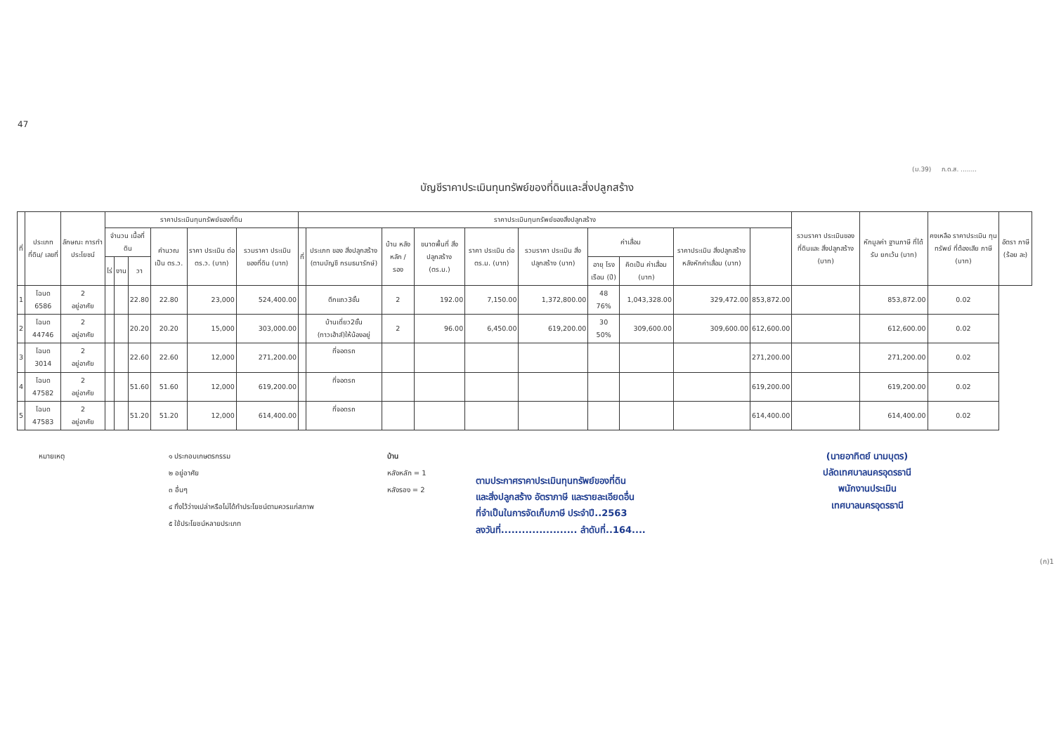47
(ม.39) ภ.ด.ส. ........
บัญชีราคาประเมินทุนทรัพย์ของที่ดินและสิ่งปลูกสร้าง
| ที่ | ประเภทที่ดิน/ เลขที่ | ลักษณะ การทำ ประโยชน์ | ราคาประเมินทุนทรัพย์ของที่ดิน | | | | | | ราคาประเมินทุนทรัพย์ของสิ่งปลูกสร้าง | | | | | | | | | | รวมราคา ประเมินของ ที่ดินและ สิ่งปลูกสร้าง (บาท) | หักมูลค่า ฐานภาษี ที่ได้รับ ยกเว้น (บาท) | คงเหลือ ราคาประเมิน ทุนทรัพย์ ที่ต้องเสีย ภาษี (บาท) | อัตรา ภาษี (ร้อย ละ) |
| --- | --- | --- | --- | --- | --- | --- | --- | --- | --- | --- | --- | --- | --- | --- | --- | --- | --- | --- | --- | --- | --- | --- |
| | | | จำนวน เนื้อที่ดิน | | | คำนวณ เป็น ตร.ว. | ราคา ประเมิน ต่อ ตร.ว. (บาท) | รวมราคา ประเมิน ของที่ดิน (บาท) | ที่ | ประเภท ของ สิ่งปลูกสร้าง (ตามบัญชี กรมธนารักษ์) | บ้าน หลัง หลัก / รอง | ขนาดพื้นที่ สิ่งปลูกสร้าง (ตร.ม.) | ราคา ประเมิน ต่อ ตร.ม. (บาท) | รวมราคา ประเมิน สิ่งปลูกสร้าง (บาท) | ค่าเสื่อม | | ราคาประเมิน สิ่งปลูกสร้าง หลังหักค่าเสื่อม (บาท) | | | | | |
| | | | ไร่ | งาน | วา | | | | | | | | | | อายุ โรง เรือน (ปี) | คิดเป็น ค่าเสื่อม (บาท) | | | | | | |
| 1 | โฉนด 6586 | 2 อยู่อาศัย | | | 22.80 | 22.80 | 23,000 | 524,400.00 | | ตึกแถว3ชั้น | 2 | 192.00 | 7,150.00 | 1,372,800.00 | 48 76% | 1,043,328.00 | 329,472.00 | 853,872.00 | | 853,872.00 | 0.02 | |
| 2 | โฉนด 44746 | 2 อยู่อาศัย | | | 20.20 | 20.20 | 15,000 | 303,000.00 | | บ้านเดี่ยว2ชั้น (ทาวเฮ้าส์)ให้น้องอยู่ | 2 | 96.00 | 6,450.00 | 619,200.00 | 30 50% | 309,600.00 | 309,600.00 | 612,600.00 | | 612,600.00 | 0.02 | |
| 3 | โฉนด 3014 | 2 อยู่อาศัย | | | 22.60 | 22.60 | 12,000 | 271,200.00 | | ที่จอดรถ | | | | | | | | 271,200.00 | | 271,200.00 | 0.02 | |
| 4 | โฉนด 47582 | 2 อยู่อาศัย | | | 51.60 | 51.60 | 12,000 | 619,200.00 | | ที่จอดรถ | | | | | | | | 619,200.00 | | 619,200.00 | 0.02 | |
| 5 | โฉนด 47583 | 2 อยู่อาศัย | | | 51.20 | 51.20 | 12,000 | 614,400.00 | | ที่จอดรถ | | | | | | | | 614,400.00 | | 614,400.00 | 0.02 | |
หมายเหตุ ๑ ประกอบเกษตรกรรม
๒ อยู่อาศัย
๓ อื่นๆ
๔ ทิ้งไว้ว่างเปล่าหรือไม่ได้ทำประโยชน์ตามควรแก่สภาพ
๕ ใช้ประโยชน์หลายประเภท
บ้าน
หลังหลัก = 1
หลังรอง = 2
ตามประกาศราคาประเมินทุนทรัพย์ของที่ดิน
และสิ่งปลูกสร้าง อัตราภาษี และรายละเอียดอื่น
ที่จำเป็นในการจัดเก็บภาษี ประจำปี..2563
ลงวันที่...................... ลำดับที่..164....
(นายอาทิตย์ นามบุตร)
ปลัดเทศบาลนครอุดรธานี
พนักงานประเมิน
เทศบาลนครอุดรธานี
(ก)1